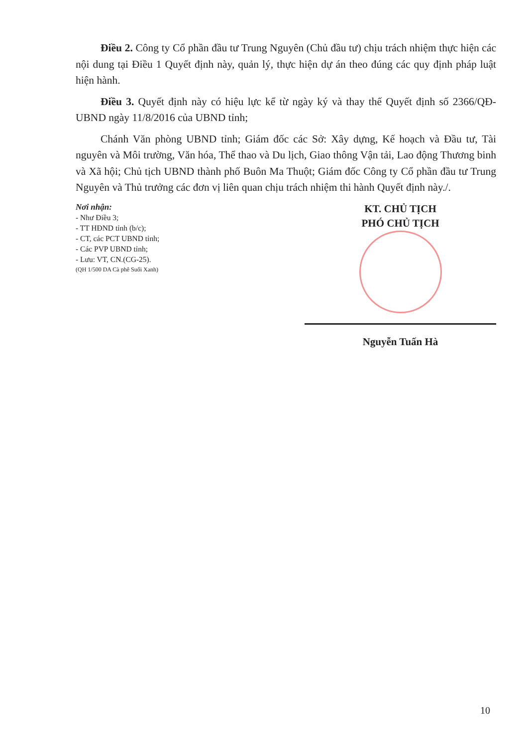Điều 2. Công ty Cổ phần đầu tư Trung Nguyên (Chủ đầu tư) chịu trách nhiệm thực hiện các nội dung tại Điều 1 Quyết định này, quản lý, thực hiện dự án theo đúng các quy định pháp luật hiện hành.
Điều 3. Quyết định này có hiệu lực kể từ ngày ký và thay thế Quyết định số 2366/QĐ-UBND ngày 11/8/2016 của UBND tỉnh;
Chánh Văn phòng UBND tỉnh; Giám đốc các Sở: Xây dựng, Kế hoạch và Đầu tư, Tài nguyên và Môi trường, Văn hóa, Thể thao và Du lịch, Giao thông Vận tải, Lao động Thương binh và Xã hội; Chủ tịch UBND thành phố Buôn Ma Thuột; Giám đốc Công ty Cổ phần đầu tư Trung Nguyên và Thủ trưởng các đơn vị liên quan chịu trách nhiệm thi hành Quyết định này./.
Nơi nhận:
- Như Điều 3;
- TT HĐND tỉnh (b/c);
- CT, các PCT UBND tỉnh;
- Các PVP UBND tỉnh;
- Lưu: VT, CN.(CG-25).
(QH 1/500 DA Cà phê Suối Xanh)
KT. CHỦ TỊCH
PHÓ CHỦ TỊCH
Nguyễn Tuấn Hà
10